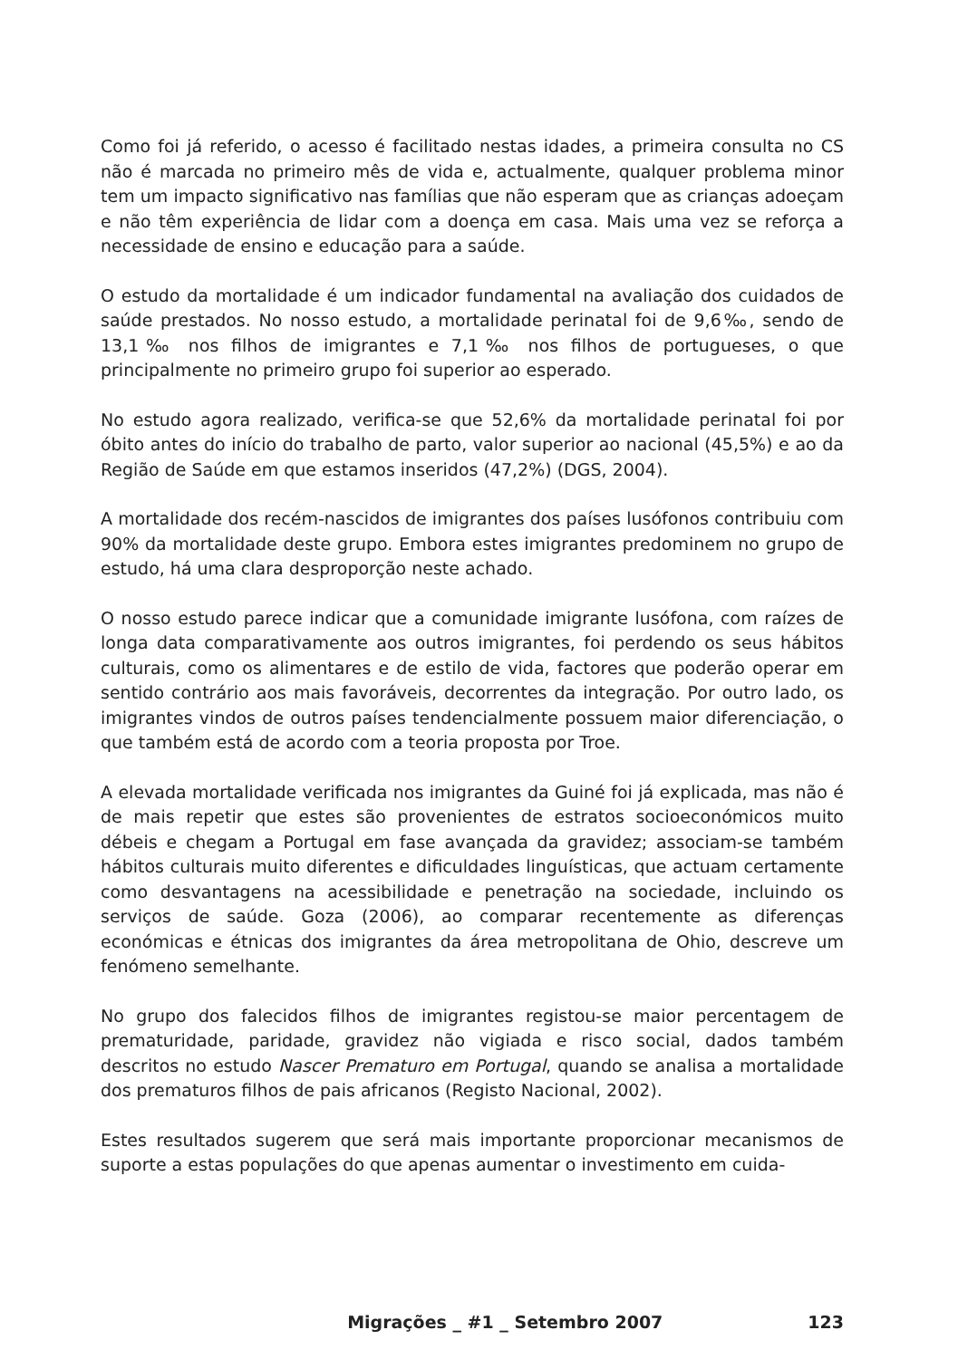Como foi já referido, o acesso é facilitado nestas idades, a primeira consulta no CS não é marcada no primeiro mês de vida e, actualmente, qualquer problema minor tem um impacto significativo nas famílias que não esperam que as crianças adoeçam e não têm experiência de lidar com a doença em casa. Mais uma vez se reforça a necessidade de ensino e educação para a saúde.
O estudo da mortalidade é um indicador fundamental na avaliação dos cuidados de saúde prestados. No nosso estudo, a mortalidade perinatal foi de 9,6‰, sendo de 13,1‰ nos filhos de imigrantes e 7,1‰ nos filhos de portugueses, o que principalmente no primeiro grupo foi superior ao esperado.
No estudo agora realizado, verifica-se que 52,6% da mortalidade perinatal foi por óbito antes do início do trabalho de parto, valor superior ao nacional (45,5%) e ao da Região de Saúde em que estamos inseridos (47,2%) (DGS, 2004).
A mortalidade dos recém-nascidos de imigrantes dos países lusófonos contribuiu com 90% da mortalidade deste grupo. Embora estes imigrantes predominem no grupo de estudo, há uma clara desproporção neste achado.
O nosso estudo parece indicar que a comunidade imigrante lusófona, com raízes de longa data comparativamente aos outros imigrantes, foi perdendo os seus hábitos culturais, como os alimentares e de estilo de vida, factores que poderão operar em sentido contrário aos mais favoráveis, decorrentes da integração. Por outro lado, os imigrantes vindos de outros países tendencialmente possuem maior diferenciação, o que também está de acordo com a teoria proposta por Troe.
A elevada mortalidade verificada nos imigrantes da Guiné foi já explicada, mas não é de mais repetir que estes são provenientes de estratos socioeconómicos muito débeis e chegam a Portugal em fase avançada da gravidez; associam-se também hábitos culturais muito diferentes e dificuldades linguísticas, que actuam certamente como desvantagens na acessibilidade e penetração na sociedade, incluindo os serviços de saúde. Goza (2006), ao comparar recentemente as diferenças económicas e étnicas dos imigrantes da área metropolitana de Ohio, descreve um fenómeno semelhante.
No grupo dos falecidos filhos de imigrantes registou-se maior percentagem de prematuridade, paridade, gravidez não vigiada e risco social, dados também descritos no estudo Nascer Prematuro em Portugal, quando se analisa a mortalidade dos prematuros filhos de pais africanos (Registo Nacional, 2002).
Estes resultados sugerem que será mais importante proporcionar mecanismos de suporte a estas populações do que apenas aumentar o investimento em cuida-
Migrações _ #1 _ Setembro 2007 123